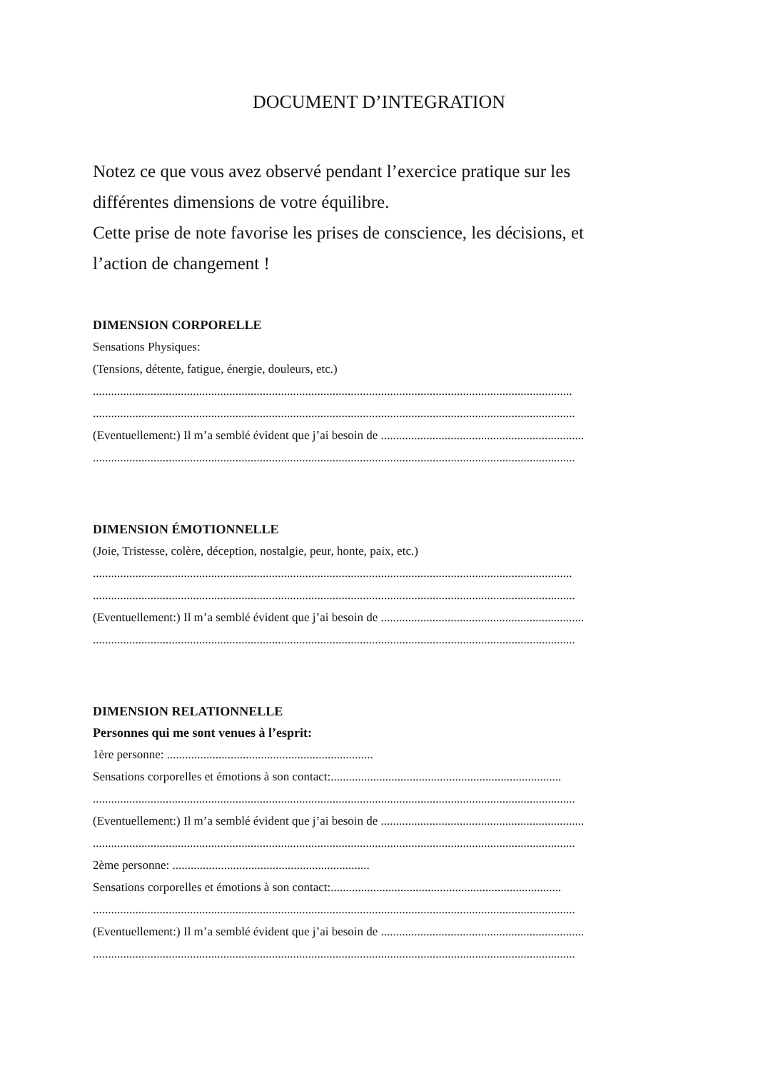DOCUMENT D’INTEGRATION
Notez ce que vous avez observé pendant l’exercice pratique sur les
différentes dimensions de votre équilibre.
Cette prise de note favorise les prises de conscience, les décisions, et
l’action de changement !
DIMENSION CORPORELLE
Sensations Physiques:
(Tensions, détente, fatigue, énergie, douleurs, etc.)
..............................................................................................................................................................
...............................................................................................................................................................
(Eventuellement:) Il m’a semblé évident que j’ai besoin de ...................................................................
...............................................................................................................................................................
DIMENSION ÉMOTIONNELLE
(Joie, Tristesse, colère, déception, nostalgie, peur, honte, paix, etc.)
..............................................................................................................................................................
...............................................................................................................................................................
(Eventuellement:) Il m’a semblé évident que j’ai besoin de ...................................................................
...............................................................................................................................................................
DIMENSION RELATIONNELLE
Personnes qui me sont venues à l’esprit:
1ère personne: ....................................................................
Sensations corporelles et émotions à son contact:............................................................................
...............................................................................................................................................................
(Eventuellement:) Il m’a semblé évident que j’ai besoin de ...................................................................
...............................................................................................................................................................
2ème personne: .................................................................
Sensations corporelles et émotions à son contact:............................................................................
...............................................................................................................................................................
(Eventuellement:) Il m’a semblé évident que j’ai besoin de ...................................................................
...............................................................................................................................................................